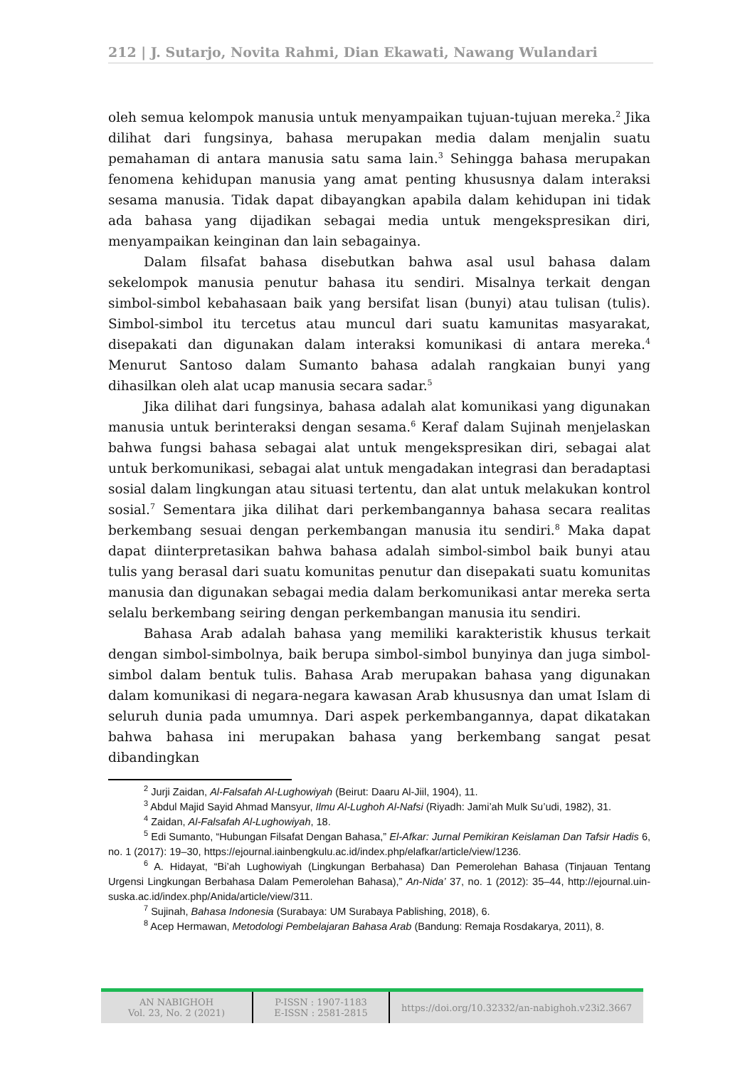212 | J. Sutarjo, Novita Rahmi, Dian Ekawati, Nawang Wulandari
oleh semua kelompok manusia untuk menyampaikan tujuan-tujuan mereka.<sup>2</sup> Jika dilihat dari fungsinya, bahasa merupakan media dalam menjalin suatu pemahaman di antara manusia satu sama lain.<sup>3</sup> Sehingga bahasa merupakan fenomena kehidupan manusia yang amat penting khususnya dalam interaksi sesama manusia. Tidak dapat dibayangkan apabila dalam kehidupan ini tidak ada bahasa yang dijadikan sebagai media untuk mengekspresikan diri, menyampaikan keinginan dan lain sebagainya.
Dalam filsafat bahasa disebutkan bahwa asal usul bahasa dalam sekelompok manusia penutur bahasa itu sendiri. Misalnya terkait dengan simbol-simbol kebahasaan baik yang bersifat lisan (bunyi) atau tulisan (tulis). Simbol-simbol itu tercetus atau muncul dari suatu kamunitas masyarakat, disepakati dan digunakan dalam interaksi komunikasi di antara mereka.<sup>4</sup> Menurut Santoso dalam Sumanto bahasa adalah rangkaian bunyi yang dihasilkan oleh alat ucap manusia secara sadar.<sup>5</sup>
Jika dilihat dari fungsinya, bahasa adalah alat komunikasi yang digunakan manusia untuk berinteraksi dengan sesama.<sup>6</sup> Keraf dalam Sujinah menjelaskan bahwa fungsi bahasa sebagai alat untuk mengekspresikan diri, sebagai alat untuk berkomunikasi, sebagai alat untuk mengadakan integrasi dan beradaptasi sosial dalam lingkungan atau situasi tertentu, dan alat untuk melakukan kontrol sosial.<sup>7</sup> Sementara jika dilihat dari perkembangannya bahasa secara realitas berkembang sesuai dengan perkembangan manusia itu sendiri.<sup>8</sup> Maka dapat dapat diinterpretasikan bahwa bahasa adalah simbol-simbol baik bunyi atau tulis yang berasal dari suatu komunitas penutur dan disepakati suatu komunitas manusia dan digunakan sebagai media dalam berkomunikasi antar mereka serta selalu berkembang seiring dengan perkembangan manusia itu sendiri.
Bahasa Arab adalah bahasa yang memiliki karakteristik khusus terkait dengan simbol-simbolnya, baik berupa simbol-simbol bunyinya dan juga simbol-simbol dalam bentuk tulis. Bahasa Arab merupakan bahasa yang digunakan dalam komunikasi di negara-negara kawasan Arab khususnya dan umat Islam di seluruh dunia pada umumnya. Dari aspek perkembangannya, dapat dikatakan bahwa bahasa ini merupakan bahasa yang berkembang sangat pesat dibandingkan
<sup>2</sup> Jurji Zaidan, Al-Falsafah Al-Lughowiyah (Beirut: Daaru Al-Jiil, 1904), 11.
<sup>3</sup> Abdul Majid Sayid Ahmad Mansyur, Ilmu Al-Lughoh Al-Nafsi (Riyadh: Jami’ah Mulk Su’udi, 1982), 31.
<sup>4</sup> Zaidan, Al-Falsafah Al-Lughowiyah, 18.
<sup>5</sup> Edi Sumanto, “Hubungan Filsafat Dengan Bahasa,” El-Afkar: Jurnal Pemikiran Keislaman Dan Tafsir Hadis 6, no. 1 (2017): 19–30, https://ejournal.iainbengkulu.ac.id/index.php/elafkar/article/view/1236.
<sup>6</sup> A. Hidayat, “Bi’ah Lughowiyah (Lingkungan Berbahasa) Dan Pemerolehan Bahasa (Tinjauan Tentang Urgensi Lingkungan Berbahasa Dalam Pemerolehan Bahasa),” An-Nida’ 37, no. 1 (2012): 35–44, http://ejournal.uin-suska.ac.id/index.php/Anida/article/view/311.
<sup>7</sup> Sujinah, Bahasa Indonesia (Surabaya: UM Surabaya Pablishing, 2018), 6.
<sup>8</sup> Acep Hermawan, Metodologi Pembelajaran Bahasa Arab (Bandung: Remaja Rosdakarya, 2011), 8.
AN NABIGHOH
Vol. 23, No. 2 (2021)
P-ISSN : 1907-1183
E-ISSN : 2581-2815
https://doi.org/10.32332/an-nabighoh.v23i2.3667